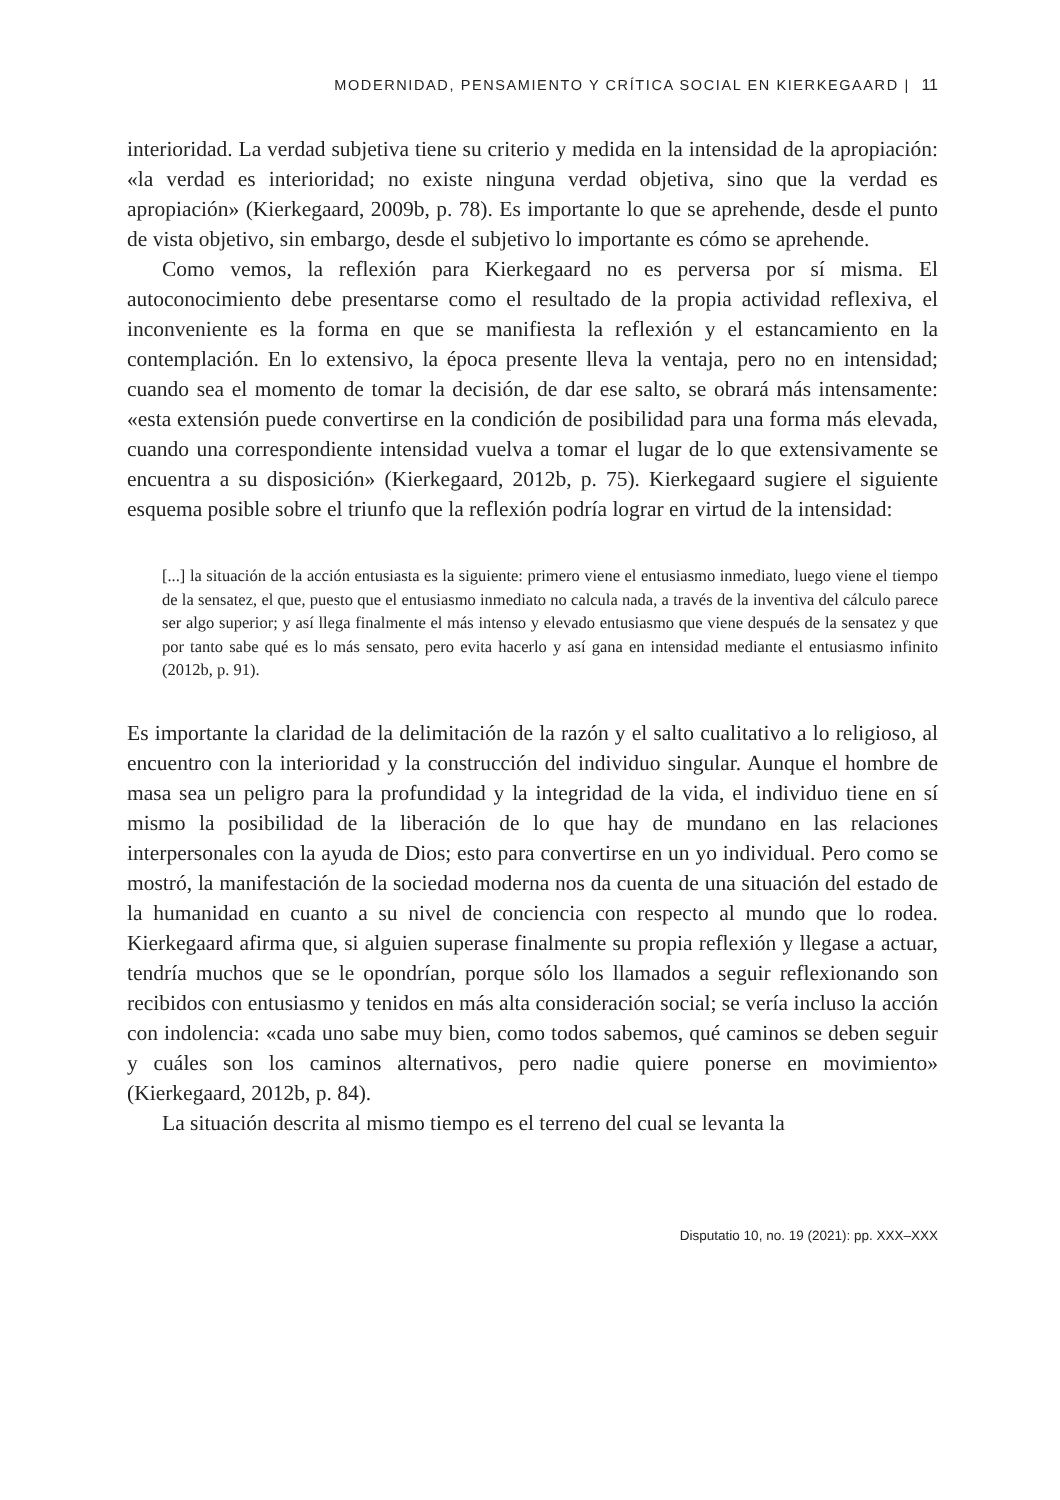MODERNIDAD, PENSAMIENTO Y CRÍTICA SOCIAL EN KIERKEGAARD | 11
interioridad. La verdad subjetiva tiene su criterio y medida en la intensidad de la apropiación: «la verdad es interioridad; no existe ninguna verdad objetiva, sino que la verdad es apropiación» (Kierkegaard, 2009b, p. 78). Es importante lo que se aprehende, desde el punto de vista objetivo, sin embargo, desde el subjetivo lo importante es cómo se aprehende.
Como vemos, la reflexión para Kierkegaard no es perversa por sí misma. El autoconocimiento debe presentarse como el resultado de la propia actividad reflexiva, el inconveniente es la forma en que se manifiesta la reflexión y el estancamiento en la contemplación. En lo extensivo, la época presente lleva la ventaja, pero no en intensidad; cuando sea el momento de tomar la decisión, de dar ese salto, se obrará más intensamente: «esta extensión puede convertirse en la condición de posibilidad para una forma más elevada, cuando una correspondiente intensidad vuelva a tomar el lugar de lo que extensivamente se encuentra a su disposición» (Kierkegaard, 2012b, p. 75). Kierkegaard sugiere el siguiente esquema posible sobre el triunfo que la reflexión podría lograr en virtud de la intensidad:
[...] la situación de la acción entusiasta es la siguiente: primero viene el entusiasmo inmediato, luego viene el tiempo de la sensatez, el que, puesto que el entusiasmo inmediato no calcula nada, a través de la inventiva del cálculo parece ser algo superior; y así llega finalmente el más intenso y elevado entusiasmo que viene después de la sensatez y que por tanto sabe qué es lo más sensato, pero evita hacerlo y así gana en intensidad mediante el entusiasmo infinito (2012b, p. 91).
Es importante la claridad de la delimitación de la razón y el salto cualitativo a lo religioso, al encuentro con la interioridad y la construcción del individuo singular. Aunque el hombre de masa sea un peligro para la profundidad y la integridad de la vida, el individuo tiene en sí mismo la posibilidad de la liberación de lo que hay de mundano en las relaciones interpersonales con la ayuda de Dios; esto para convertirse en un yo individual. Pero como se mostró, la manifestación de la sociedad moderna nos da cuenta de una situación del estado de la humanidad en cuanto a su nivel de conciencia con respecto al mundo que lo rodea. Kierkegaard afirma que, si alguien superase finalmente su propia reflexión y llegase a actuar, tendría muchos que se le opondrían, porque sólo los llamados a seguir reflexionando son recibidos con entusiasmo y tenidos en más alta consideración social; se vería incluso la acción con indolencia: «cada uno sabe muy bien, como todos sabemos, qué caminos se deben seguir y cuáles son los caminos alternativos, pero nadie quiere ponerse en movimiento» (Kierkegaard, 2012b, p. 84).
La situación descrita al mismo tiempo es el terreno del cual se levanta la
Disputatio 10, no. 19 (2021): pp. XXX–XXX